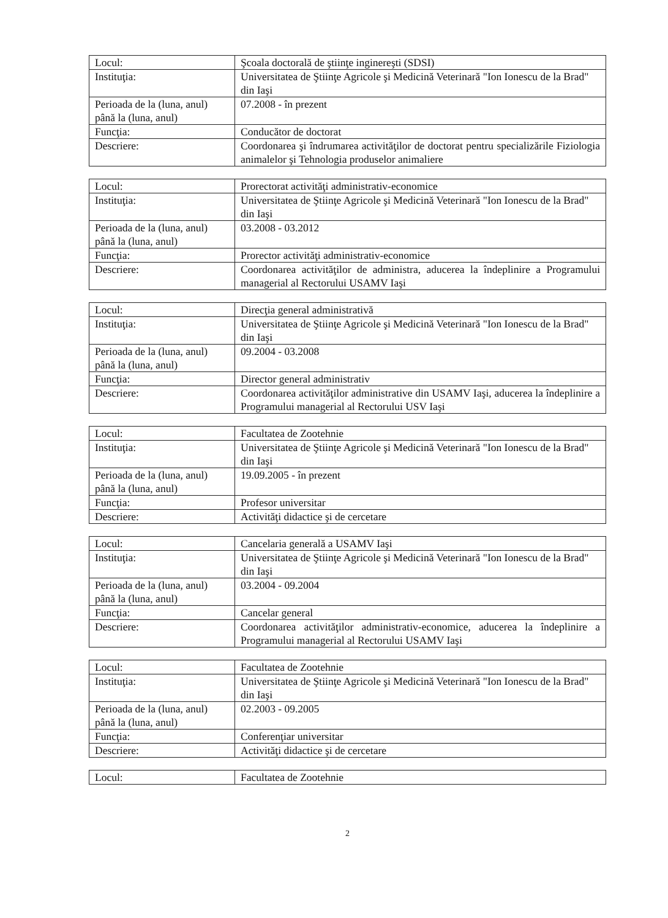| Locul: | Şcoala doctorală de ştiinţe inginereşti (SDSI) |
| Instituţia: | Universitatea de Ştiinţe Agricole şi Medicină Veterinară "Ion Ionescu de la Brad" din Iaşi |
| Perioada de la (luna, anul) până la (luna, anul) | 07.2008 - în prezent |
| Funcţia: | Conducător de doctorat |
| Descriere: | Coordonarea şi îndrumarea activităţilor de doctorat pentru specializările Fiziologia animalelor şi Tehnologia produselor animaliere |
| Locul: | Prorectorat activităţi administrativ-economice |
| Instituţia: | Universitatea de Ştiinţe Agricole şi Medicină Veterinară "Ion Ionescu de la Brad" din Iaşi |
| Perioada de la (luna, anul) până la (luna, anul) | 03.2008 - 03.2012 |
| Funcţia: | Prorector activităţi administrativ-economice |
| Descriere: | Coordonarea activităţilor de administra, aducerea la îndeplinire a Programului managerial al Rectorului USAMV Iaşi |
| Locul: | Direcţia general administrativă |
| Instituţia: | Universitatea de Ştiinţe Agricole şi Medicină Veterinară "Ion Ionescu de la Brad" din Iaşi |
| Perioada de la (luna, anul) până la (luna, anul) | 09.2004 - 03.2008 |
| Funcţia: | Director general administrativ |
| Descriere: | Coordonarea activităţilor administrative din USAMV Iaşi, aducerea la îndeplinire a Programului managerial al Rectorului USV Iaşi |
| Locul: | Facultatea de Zootehnie |
| Instituţia: | Universitatea de Ştiinţe Agricole şi Medicină Veterinară "Ion Ionescu de la Brad" din Iaşi |
| Perioada de la (luna, anul) până la (luna, anul) | 19.09.2005 - în prezent |
| Funcţia: | Profesor universitar |
| Descriere: | Activităţi didactice şi de cercetare |
| Locul: | Cancelaria generală a USAMV Iaşi |
| Instituţia: | Universitatea de Ştiinţe Agricole şi Medicină Veterinară "Ion Ionescu de la Brad" din Iaşi |
| Perioada de la (luna, anul) până la (luna, anul) | 03.2004 - 09.2004 |
| Funcţia: | Cancelar general |
| Descriere: | Coordonarea activităţilor administrativ-economice, aducerea la îndeplinire a Programului managerial al Rectorului USAMV Iaşi |
| Locul: | Facultatea de Zootehnie |
| Instituţia: | Universitatea de Ştiinţe Agricole şi Medicină Veterinară "Ion Ionescu de la Brad" din Iaşi |
| Perioada de la (luna, anul) până la (luna, anul) | 02.2003 - 09.2005 |
| Funcţia: | Conferenţiar universitar |
| Descriere: | Activităţi didactice şi de cercetare |
| Locul: | Facultatea de Zootehnie |
2